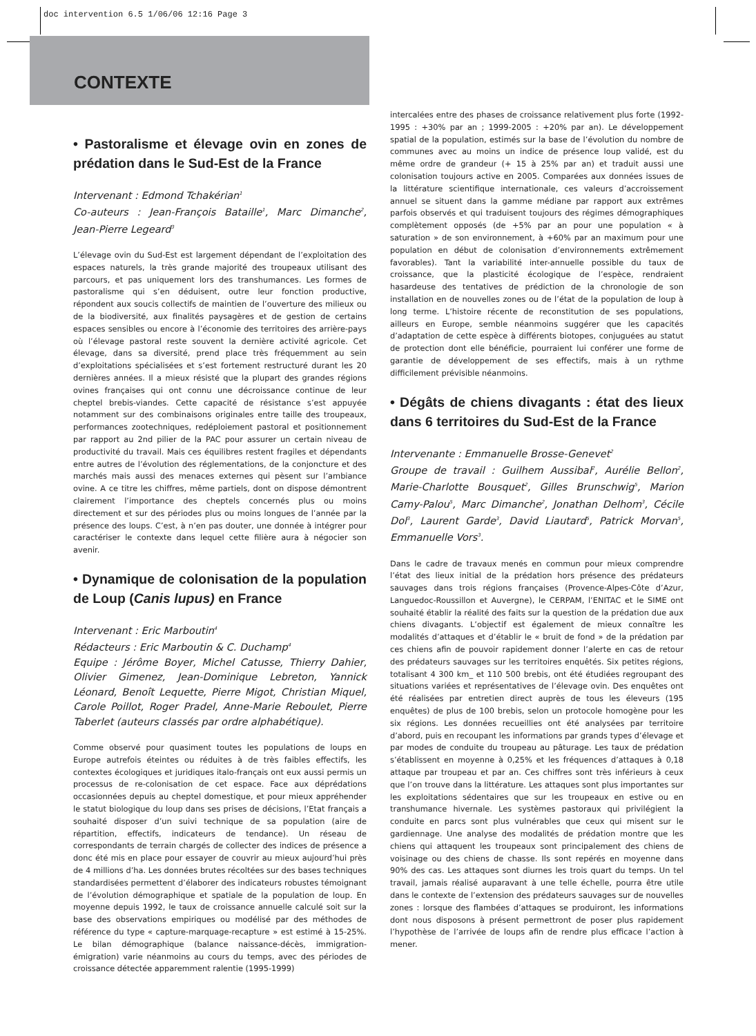doc intervention 6.5 1/06/06 12:16 Page 3
CONTEXTE
• Pastoralisme et élevage ovin en zones de prédation dans le Sud-Est de la France
Intervenant : Edmond Tchakérian<sup>1</sup>
Co-auteurs : Jean-François Bataille<sup>1</sup>, Marc Dimanche<sup>2</sup>, Jean-Pierre Legeard<sup>3</sup>
L’élevage ovin du Sud-Est est largement dépendant de l’exploitation des espaces naturels, la très grande majorité des troupeaux utilisant des parcours, et pas uniquement lors des transhumances. Les formes de pastoralisme qui s’en déduisent, outre leur fonction productive, répondent aux soucis collectifs de maintien de l’ouverture des milieux ou de la biodiversité, aux finalités paysagères et de gestion de certains espaces sensibles ou encore à l’économie des territoires des arrière-pays où l’élevage pastoral reste souvent la dernière activité agricole. Cet élevage, dans sa diversité, prend place très fréquemment au sein d’exploitations spécialisées et s’est fortement restructuré durant les 20 dernières années. Il a mieux résisté que la plupart des grandes régions ovines françaises qui ont connu une décroissance continue de leur cheptel brebis-viandes. Cette capacité de résistance s’est appuyée notamment sur des combinaisons originales entre taille des troupeaux, performances zootechniques, redéploiement pastoral et positionnement par rapport au 2nd pilier de la PAC pour assurer un certain niveau de productivité du travail. Mais ces équilibres restent fragiles et dépendants entre autres de l’évolution des réglementations, de la conjoncture et des marchés mais aussi des menaces externes qui pèsent sur l’ambiance ovine. A ce titre les chiffres, même partiels, dont on dispose démontrent clairement l’importance des cheptels concernés plus ou moins directement et sur des périodes plus ou moins longues de l’année par la présence des loups. C’est, à n’en pas douter, une donnée à intégrer pour caractériser le contexte dans lequel cette filière aura à négocier son avenir.
• Dynamique de colonisation de la population de Loup (Canis lupus) en France
Intervenant : Eric Marboutin<sup>4</sup>
Rédacteurs : Eric Marboutin & C. Duchamp<sup>4</sup>
Equipe : Jérôme Boyer, Michel Catusse, Thierry Dahier, Olivier Gimenez, Jean-Dominique Lebreton, Yannick Léonard, Benoît Lequette, Pierre Migot, Christian Miquel, Carole Poillot, Roger Pradel, Anne-Marie Reboulet, Pierre Taberlet (auteurs classés par ordre alphabétique).
Comme observé pour quasiment toutes les populations de loups en Europe autrefois éteintes ou réduites à de très faibles effectifs, les contextes écologiques et juridiques italo-français ont eux aussi permis un processus de re-colonisation de cet espace. Face aux déprédations occasionnées depuis au cheptel domestique, et pour mieux appréhender le statut biologique du loup dans ses prises de décisions, l’Etat français a souhaité disposer d’un suivi technique de sa population (aire de répartition, effectifs, indicateurs de tendance). Un réseau de correspondants de terrain chargés de collecter des indices de présence a donc été mis en place pour essayer de couvrir au mieux aujourd’hui près de 4 millions d’ha. Les données brutes récoltées sur des bases techniques standardisées permettent d’élaborer des indicateurs robustes témoignant de l’évolution démographique et spatiale de la population de loup. En moyenne depuis 1992, le taux de croissance annuelle calculé soit sur la base des observations empiriques ou modélisé par des méthodes de référence du type « capture-marquage-recapture » est estimé à 15-25%. Le bilan démographique (balance naissance-décès, immigration-émigration) varie néanmoins au cours du temps, avec des périodes de croissance détectée apparemment ralentie (1995-1999)
intercalées entre des phases de croissance relativement plus forte (1992-1995 : +30% par an ; 1999-2005 : +20% par an). Le développement spatial de la population, estimés sur la base de l’évolution du nombre de communes avec au moins un indice de présence loup validé, est du même ordre de grandeur (+ 15 à 25% par an) et traduit aussi une colonisation toujours active en 2005. Comparées aux données issues de la littérature scientifique internationale, ces valeurs d’accroissement annuel se situent dans la gamme médiane par rapport aux extrêmes parfois observés et qui traduisent toujours des régimes démographiques complètement opposés (de +5% par an pour une population « à saturation » de son environnement, à +60% par an maximum pour une population en début de colonisation d’environnements extrêmement favorables). Tant la variabilité inter-annuelle possible du taux de croissance, que la plasticité écologique de l’espèce, rendraient hasardeuse des tentatives de prédiction de la chronologie de son installation en de nouvelles zones ou de l’état de la population de loup à long terme. L’histoire récente de reconstitution de ses populations, ailleurs en Europe, semble néanmoins suggérer que les capacités d’adaptation de cette espèce à différents biotopes, conjuguées au statut de protection dont elle bénéficie, pourraient lui conférer une forme de garantie de développement de ses effectifs, mais à un rythme difficilement prévisible néanmoins.
• Dégâts de chiens divagants : état des lieux dans 6 territoires du Sud-Est de la France
Intervenante : Emmanuelle Brosse-Genevet<sup>2</sup>
Groupe de travail : Guilhem Aussibal<sup>2</sup>, Aurélie Bellon<sup>2</sup>, Marie-Charlotte Bousquet<sup>2</sup>, Gilles Brunschwig<sup>5</sup>, Marion Camy-Palou<sup>5</sup>, Marc Dimanche<sup>2</sup>, Jonathan Delhom<sup>3</sup>, Cécile Dol<sup>3</sup>, Laurent Garde<sup>3</sup>, David Liautard<sup>5</sup>, Patrick Morvan<sup>5</sup>, Emmanuelle Vors<sup>3</sup>.
Dans le cadre de travaux menés en commun pour mieux comprendre l’état des lieux initial de la prédation hors présence des prédateurs sauvages dans trois régions françaises (Provence-Alpes-Côte d’Azur, Languedoc-Roussillon et Auvergne), le CERPAM, l’ENITAC et le SIME ont souhaité établir la réalité des faits sur la question de la prédation due aux chiens divagants. L’objectif est également de mieux connaître les modalités d’attaques et d’établir le « bruit de fond » de la prédation par ces chiens afin de pouvoir rapidement donner l’alerte en cas de retour des prédateurs sauvages sur les territoires enquêtés. Six petites régions, totalisant 4 300 km_ et 110 500 brebis, ont été étudiées regroupant des situations variées et représentatives de l’élevage ovin. Des enquêtes ont été réalisées par entretien direct auprès de tous les éleveurs (195 enquêtes) de plus de 100 brebis, selon un protocole homogène pour les six régions. Les données recueillies ont été analysées par territoire d’abord, puis en recoupant les informations par grands types d’élevage et par modes de conduite du troupeau au pâturage. Les taux de prédation s’établissent en moyenne à 0,25% et les fréquences d’attaques à 0,18 attaque par troupeau et par an. Ces chiffres sont très inférieurs à ceux que l’on trouve dans la littérature. Les attaques sont plus importantes sur les exploitations sédentaires que sur les troupeaux en estive ou en transhumance hivernale. Les systèmes pastoraux qui privilégient la conduite en parcs sont plus vulnérables que ceux qui misent sur le gardiennage. Une analyse des modalités de prédation montre que les chiens qui attaquent les troupeaux sont principalement des chiens de voisinage ou des chiens de chasse. Ils sont repérés en moyenne dans 90% des cas. Les attaques sont diurnes les trois quart du temps. Un tel travail, jamais réalisé auparavant à une telle échelle, pourra être utile dans le contexte de l’extension des prédateurs sauvages sur de nouvelles zones : lorsque des flambées d’attaques se produiront, les informations dont nous disposons à présent permettront de poser plus rapidement l’hypothèse de l’arrivée de loups afin de rendre plus efficace l’action à mener.